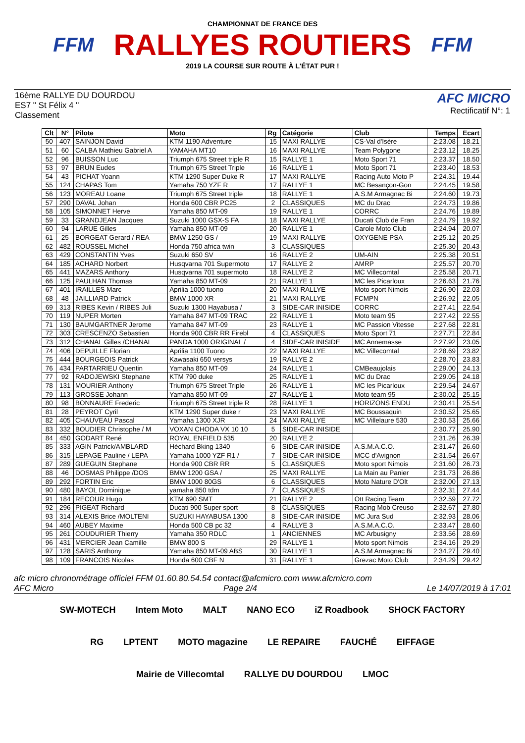FFM
CHAMPIONNAT DE FRANCE DES
RALLYES ROUTIERS
2019 LA COURSE SUR ROUTE À L'ÉTAT PUR !
FFM
16ème RALLYE DU DOURDOU
ES7 " St Félix 4 "
Classement
AFC MICRO
Rectificatif N°: 1
| Clt | N° | Pilote | Moto | Rg | Catégorie | Club | Temps | Ecart |
| --- | --- | --- | --- | --- | --- | --- | --- | --- |
| 50 | 407 | SAINJON David | KTM 1190 Adventure | 15 | MAXI RALLYE | CS-Val d'Isère | 2:23.08 | 18.21 |
| 51 | 60 | CALBA Mathieu Gabriel A | YAMAHA MT10 | 16 | MAXI RALLYE | Team Polygone | 2:23.12 | 18.25 |
| 52 | 96 | BUISSON Luc | Triumph 675 Street triple R | 15 | RALLYE 1 | Moto Sport 71 | 2:23.37 | 18.50 |
| 53 | 97 | BRUN Eudes | Triumph 675 Street Triple | 16 | RALLYE 1 | Moto Sport 71 | 2:23.40 | 18.53 |
| 54 | 43 | PICHAT Yoann | KTM 1290 Super Duke R | 17 | MAXI RALLYE | Racing Auto Moto P | 2:24.31 | 19.44 |
| 55 | 124 | CHAPAS Tom | Yamaha 750 YZF R | 17 | RALLYE 1 | MC Besançon-Gon | 2:24.45 | 19.58 |
| 56 | 123 | MOREAU Loane | Triumph 675 Street triple | 18 | RALLYE 1 | A.S.M Armagnac Bi | 2:24.60 | 19.73 |
| 57 | 290 | DAVAL Johan | Honda 600 CBR PC25 | 2 | CLASSIQUES | MC du Drac | 2:24.73 | 19.86 |
| 58 | 105 | SIMONNET Herve | Yamaha 850 MT-09 | 19 | RALLYE 1 | CORRC | 2:24.76 | 19.89 |
| 59 | 33 | GRANDJEAN Jacques | Suzuki 1000 GSX-S FA | 18 | MAXI RALLYE | Ducati Club de Fran | 2:24.79 | 19.92 |
| 60 | 94 | LARUE Gilles | Yamaha 850 MT-09 | 20 | RALLYE 1 | Carole Moto Club | 2:24.94 | 20.07 |
| 61 | 25 | BORGEAT Gerard / REA | BMW 1250 GS / | 19 | MAXI RALLYE | OXYGENE PSA | 2:25.12 | 20.25 |
| 62 | 482 | ROUSSEL Michel | Honda 750 africa twin | 3 | CLASSIQUES | | 2:25.30 | 20.43 |
| 63 | 429 | CONSTANTIN Yves | Suzuki 650 SV | 16 | RALLYE 2 | UM-AIN | 2:25.38 | 20.51 |
| 64 | 185 | ACHARD Norbert | Husqvarna 701 Supermoto | 17 | RALLYE 2 | AMRP | 2:25.57 | 20.70 |
| 65 | 441 | MAZARS Anthony | Husqvarna 701 supermoto | 18 | RALLYE 2 | MC Villecomtal | 2:25.58 | 20.71 |
| 66 | 125 | PAULHAN Thomas | Yamaha 850 MT-09 | 21 | RALLYE 1 | MC les Picarloux | 2:26.63 | 21.76 |
| 67 | 401 | IRAILLES Marc | Aprilia 1000 tuono | 20 | MAXI RALLYE | Moto sport Nimois | 2:26.90 | 22.03 |
| 68 | 48 | JAILLIARD Patrick | BMW 1000 XR | 21 | MAXI RALLYE | FCMPN | 2:26.92 | 22.05 |
| 69 | 313 | RIBES Kevin / RIBES Juli | Suzuki 1300 Hayabusa / | 3 | SIDE-CAR INISIDE | CORRC | 2:27.41 | 22.54 |
| 70 | 119 | NUPER Morten | Yamaha 847 MT-09 TRAC | 22 | RALLYE 1 | Moto team 95 | 2:27.42 | 22.55 |
| 71 | 130 | BAUMGARTNER Jerome | Yamaha 847 MT-09 | 23 | RALLYE 1 | MC Passion Vitesse | 2:27.68 | 22.81 |
| 72 | 303 | CRESCENZO Sebastien | Honda 900 CBR RR Firebl | 4 | CLASSIQUES | Moto Sport 71 | 2:27.71 | 22.84 |
| 73 | 312 | CHANAL Gilles /CHANAL | PANDA 1000 ORIGINAL / | 4 | SIDE-CAR INISIDE | MC Annemasse | 2:27.92 | 23.05 |
| 74 | 406 | DEPUILLE Florian | Aprilia 1100 Tuono | 22 | MAXI RALLYE | MC Villecomtal | 2:28.69 | 23.82 |
| 75 | 444 | BOURGEOIS Patrick | Kawasaki 650 versys | 19 | RALLYE 2 | | 2:28.70 | 23.83 |
| 76 | 434 | PARTARRIEU Quentin | Yamaha 850 MT-09 | 24 | RALLYE 1 | CMBeaujolais | 2:29.00 | 24.13 |
| 77 | 92 | RADOJEWSKI Stephane | KTM 790 duke | 25 | RALLYE 1 | MC du Drac | 2:29.05 | 24.18 |
| 78 | 131 | MOURIER Anthony | Triumph 675 Street Triple | 26 | RALLYE 1 | MC les Picarloux | 2:29.54 | 24.67 |
| 79 | 113 | GROSSE Johann | Yamaha 850 MT-09 | 27 | RALLYE 1 | Moto team 95 | 2:30.02 | 25.15 |
| 80 | 98 | BONNAURE Frederic | Triumph 675 Street triple R | 28 | RALLYE 1 | HORIZONS ENDU | 2:30.41 | 25.54 |
| 81 | 28 | PEYROT Cyril | KTM 1290 Super duke r | 23 | MAXI RALLYE | MC Boussaquin | 2:30.52 | 25.65 |
| 82 | 405 | CHAUVEAU Pascal | Yamaha 1300 XJR | 24 | MAXI RALLYE | MC Villelaure 530 | 2:30.53 | 25.66 |
| 83 | 332 | BOUDIER Christophe / M | VOXAN CHODA VX 10 10 | 5 | SIDE-CAR INISIDE | | 2:30.77 | 25.90 |
| 84 | 450 | GODART René | ROYAL ENFIELD 535 | 20 | RALLYE 2 | | 2:31.26 | 26.39 |
| 85 | 333 | AGIN Patrick/AMBLARD | Héchard Bking 1340 | 6 | SIDE-CAR INISIDE | A.S.M.A.C.O. | 2:31.47 | 26.60 |
| 86 | 315 | LEPAGE Pauline / LEPA | Yamaha 1000 YZF R1 / | 7 | SIDE-CAR INISIDE | MCC d'Avignon | 2:31.54 | 26.67 |
| 87 | 289 | GUEGUIN Stephane | Honda 900 CBR RR | 5 | CLASSIQUES | Moto sport Nimois | 2:31.60 | 26.73 |
| 88 | 46 | DOSMAS Philippe /DOS | BMW 1200 GSA / | 25 | MAXI RALLYE | La Main au Panier | 2:31.73 | 26.86 |
| 89 | 292 | FORTIN Eric | BMW 1000 80GS | 6 | CLASSIQUES | Moto Nature D'Olt | 2:32.00 | 27.13 |
| 90 | 480 | BAYOL Dominique | yamaha 850 tdm | 7 | CLASSIQUES | | 2:32.31 | 27.44 |
| 91 | 184 | RECOUR Hugo | KTM 690 SMT | 21 | RALLYE 2 | Ott Racing Team | 2:32.59 | 27.72 |
| 92 | 296 | PIGEAT Richard | Ducati 900 Super sport | 8 | CLASSIQUES | Racing Mob Creuso | 2:32.67 | 27.80 |
| 93 | 314 | ALEXIS Brice /MOLTENI | SUZUKI HAYABUSA 1300 | 8 | SIDE-CAR INISIDE | MC Jura Sud | 2:32.93 | 28.06 |
| 94 | 460 | AUBEY Maxime | Honda 500 CB pc 32 | 4 | RALLYE 3 | A.S.M.A.C.O. | 2:33.47 | 28.60 |
| 95 | 261 | COUDURIER Thierry | Yamaha 350 RDLC | 1 | ANCIENNES | MC Arbusigny | 2:33.56 | 28.69 |
| 96 | 431 | MERCIER Jean Camille | BMW 800 S | 29 | RALLYE 1 | Moto sport Nimois | 2:34.16 | 29.29 |
| 97 | 128 | SARIS Anthony | Yamaha 850 MT-09 ABS | 30 | RALLYE 1 | A.S.M Armagnac Bi | 2:34.27 | 29.40 |
| 98 | 109 | FRANCOIS Nicolas | Honda 600 CBF N | 31 | RALLYE 1 | Grezac Moto Club | 2:34.29 | 29.42 |
afc micro chronométrage officiel FFM 01.60.80.54.54 contact@afcmicro.com www.afcmicro.com
AFC Micro Page 2/4 Le 14/07/2019 à 17:01
SW-MOTECH Intem Moto MALT NANO ECO iZ Roadbook SHOCK FACTORY RG LPTENT MOTO magazine LE REPAIRE FAUCHÉ EIFFAGE Mairie de Villecomtal RALLYE DU DOURDOU LMOC